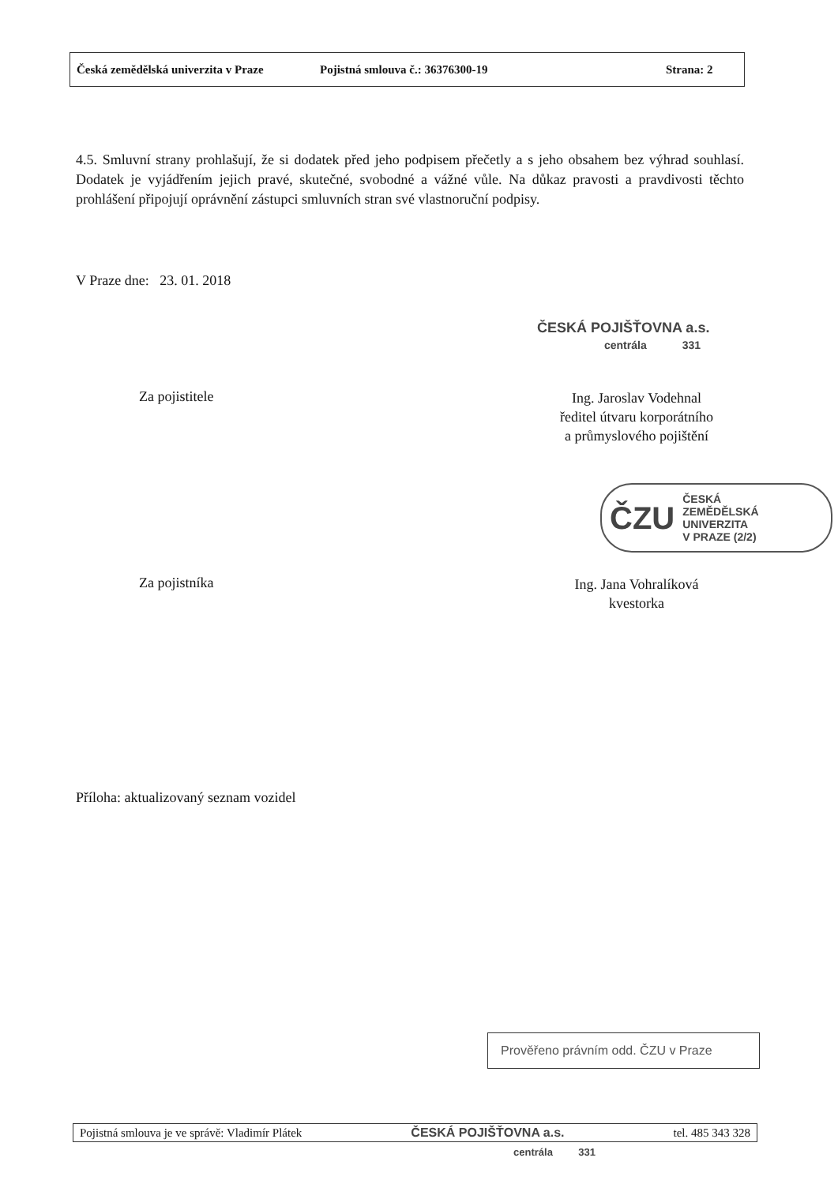Česká zemědělská univerzita v Praze Pojistná smlouva č.: 36376300-19 Strana: 2
4.5. Smluvní strany prohlašují, že si dodatek před jeho podpisem přečetly a s jeho obsahem bez výhrad souhlasí. Dodatek je vyjádřením jejich pravé, skutečné, svobodné a vážné vůle. Na důkaz pravosti a pravdivosti těchto prohlášení připojují oprávnění zástupci smluvních stran své vlastnoruční podpisy.
V Praze dne: 23. 01. 2018
ČESKÁ POJIŠŤOVNA a.s.
centrála 331
Za pojistitele
Ing. Jaroslav Vodehnal
ředitel útvaru korporátního
a průmyslového pojištění
ČZU ČESKÁ
ZEMĚDĚLSKÁ
UNIVERZITA
V PRAZE (2/2)
Za pojistníka
Ing. Jana Vohralíková
kvestorka
Příloha: aktualizovaný seznam vozidel
Prověřeno právním odd. ČZU v Praze
Pojistná smlouva je ve správě: Vladimír Plátek ČESKÁ POJIŠŤOVNA a.s. tel. 485 343 328
centrála 331